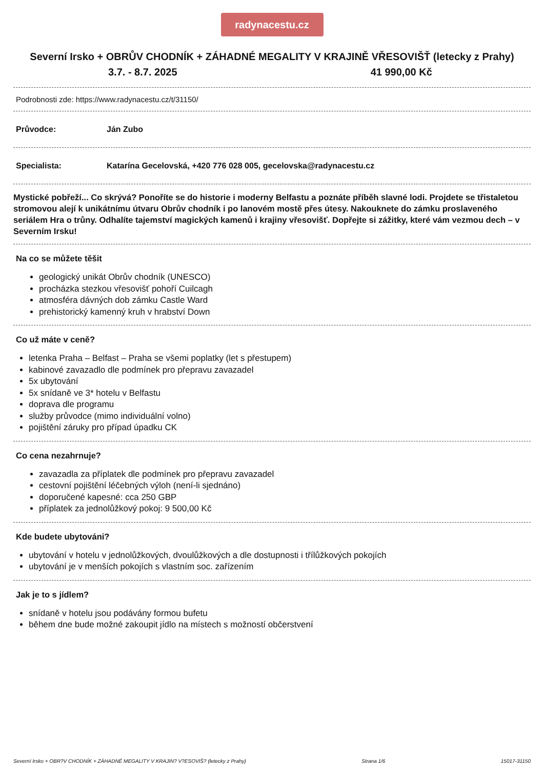radynacestu.cz
Severní Irsko + OBRŮV CHODNÍK + ZÁHADNÉ MEGALITY V KRAJINĚ VŘESOVIŠŤ (letecky z Prahy)
3.7. - 8.7. 2025 41 990,00 Kč
Podrobnosti zde: https://www.radynacestu.cz/t/31150/
Průvodce: Ján Zubo
Specialista: Katarína Gecelovská, +420 776 028 005, gecelovska@radynacestu.cz
Mystické pobřeží... Co skrývá? Ponoříte se do historie i moderny Belfastu a poznáte příběh slavné lodi. Projdete se třistaletou stromovou alejí k unikátnímu útvaru Obrův chodník i po lanovém mostě přes útesy. Nakouknete do zámku proslaveného seriálem Hra o trůny. Odhalíte tajemství magických kamenů i krajiny vřesovišť. Dopřejte si zážitky, které vám vezmou dech – v Severním Irsku!
Na co se můžete těšit
geologický unikát Obrův chodník (UNESCO)
procházka stezkou vřesovišť pohoří Cuilcagh
atmosféra dávných dob zámku Castle Ward
prehistorický kamenný kruh v hrabství Down
Co už máte v ceně?
letenka Praha – Belfast – Praha se všemi poplatky (let s přestupem)
kabinové zavazadlo dle podmínek pro přepravu zavazadel
5x ubytování
5x snídaně ve 3* hotelu v Belfastu
doprava dle programu
služby průvodce (mimo individuální volno)
pojištění záruky pro případ úpadku CK
Co cena nezahrnuje?
zavazadla za příplatek dle podmínek pro přepravu zavazadel
cestovní pojištění léčebných výloh (není-li sjednáno)
doporučené kapesné: cca 250 GBP
příplatek za jednolůžkový pokoj: 9 500,00 Kč
Kde budete ubytováni?
ubytování v hotelu v jednolůžkových, dvoulůžkových a dle dostupnosti i třílůžkových pokojích
ubytování je v menších pokojích s vlastním soc. zařízením
Jak je to s jídlem?
snídaně v hotelu jsou podávány formou bufetu
během dne bude možné zakoupit jídlo na místech s možností občerstvení
Severní Irsko + OBR?V CHODNÍK + ZÁHADNÉ MEGALITY V KRAJIN? V?ESOVIŠ? (letecky z Prahy) Strana 1/6 15017-31150